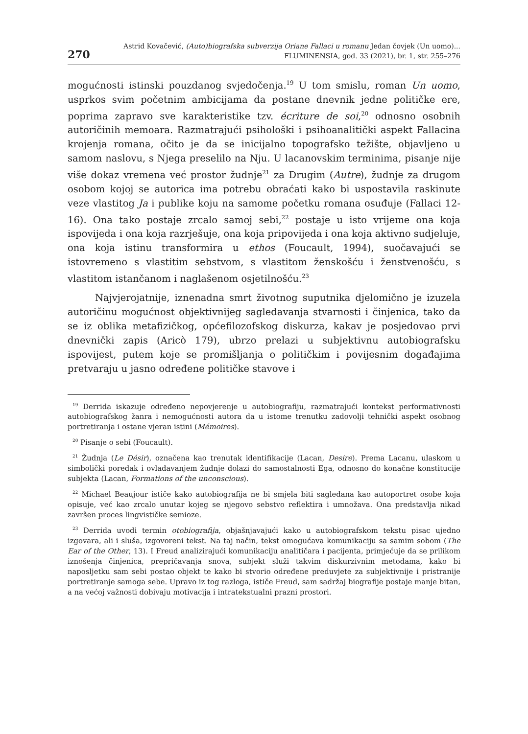270
Astrid Kovačević, (Auto)biografska subverzija Oriane Fallaci u romanu Jedan čovjek (Un uomo)...
FLUMINENSIA, god. 33 (2021), br. 1, str. 255–276
mogućnosti istinski pouzdanog svjedočenja.<sup>19</sup> U tom smislu, roman Un uomo, usprkos svim početnim ambicijama da postane dnevnik jedne političke ere, poprima zapravo sve karakteristike tzv. écriture de soi,<sup>20</sup> odnosno osobnih autoričinih memoara. Razmatrajući psihološki i psihoanalitički aspekt Fallacina krojenja romana, očito je da se inicijalno topografsko težište, objavljeno u samom naslovu, s Njega preselilo na Nju. U lacanovskim terminima, pisanje nije više dokaz vremena već prostor žudnje<sup>21</sup> za Drugim (Autre), žudnje za drugom osobom kojoj se autorica ima potrebu obraćati kako bi uspostavila raskinute veze vlastitog Ja i publike koju na samome početku romana osuđuje (Fallaci 12-16). Ona tako postaje zrcalo samoj sebi,<sup>22</sup> postaje u isto vrijeme ona koja ispovijeda i ona koja razrješuje, ona koja pripovijeda i ona koja aktivno sudjeluje, ona koja istinu transformira u ethos (Foucault, 1994), suočavajući se istovremeno s vlastitim sebstvom, s vlastitom ženskošću i ženstvenošću, s vlastitom istančanom i naglašenom osjetilnošću.<sup>23</sup>
Najvjerojatnije, iznenadna smrt životnog suputnika djelomično je izuzela autoričinu mogućnost objektivnijeg sagledavanja stvarnosti i činjenica, tako da se iz oblika metafizičkog, općefilozofskog diskurza, kakav je posjedovao prvi dnevnički zapis (Aricò 179), ubrzo prelazi u subjektivnu autobiografsku ispovijest, putem koje se promišljanja o političkim i povijesnim događajima pretvaraju u jasno određene političke stavove i
<sup>19</sup> Derrida iskazuje određeno nepovjerenje u autobiografiju, razmatrajući kontekst performativnosti autobiografskog žanra i nemogućnosti autora da u istome trenutku zadovolji tehnički aspekt osobnog portretiranja i ostane vjeran istini (Mémoires).
<sup>20</sup> Pisanje o sebi (Foucault).
<sup>21</sup> Žudnja (Le Désir), označena kao trenutak identifikacije (Lacan, Desire). Prema Lacanu, ulaskom u simbolički poredak i ovladavanjem žudnje dolazi do samostalnosti Ega, odnosno do konačne konstitucije subjekta (Lacan, Formations of the unconscious).
<sup>22</sup> Michael Beaujour ističe kako autobiografija ne bi smjela biti sagledana kao autoportret osobe koja opisuje, već kao zrcalo unutar kojeg se njegovo sebstvo reflektira i umnožava. Ona predstavlja nikad završen proces lingvističke semioze.
<sup>23</sup> Derrida uvodi termin otobiografija, objašnjavajući kako u autobiografskom tekstu pisac ujedno izgovara, ali i sluša, izgovoreni tekst. Na taj način, tekst omogućava komunikaciju sa samim sobom (The Ear of the Other, 13). I Freud analizirajući komunikaciju analitičara i pacijenta, primjećuje da se prilikom iznošenja činjenica, prepričavanja snova, subjekt služi takvim diskurzivnim metodama, kako bi naposljetku sam sebi postao objekt te kako bi stvorio određene preduvjete za subjektivnije i pristranije portretiranje samoga sebe. Upravo iz tog razloga, ističe Freud, sam sadržaj biografije postaje manje bitan, a na većoj važnosti dobivaju motivacija i intratekstualni prazni prostori.